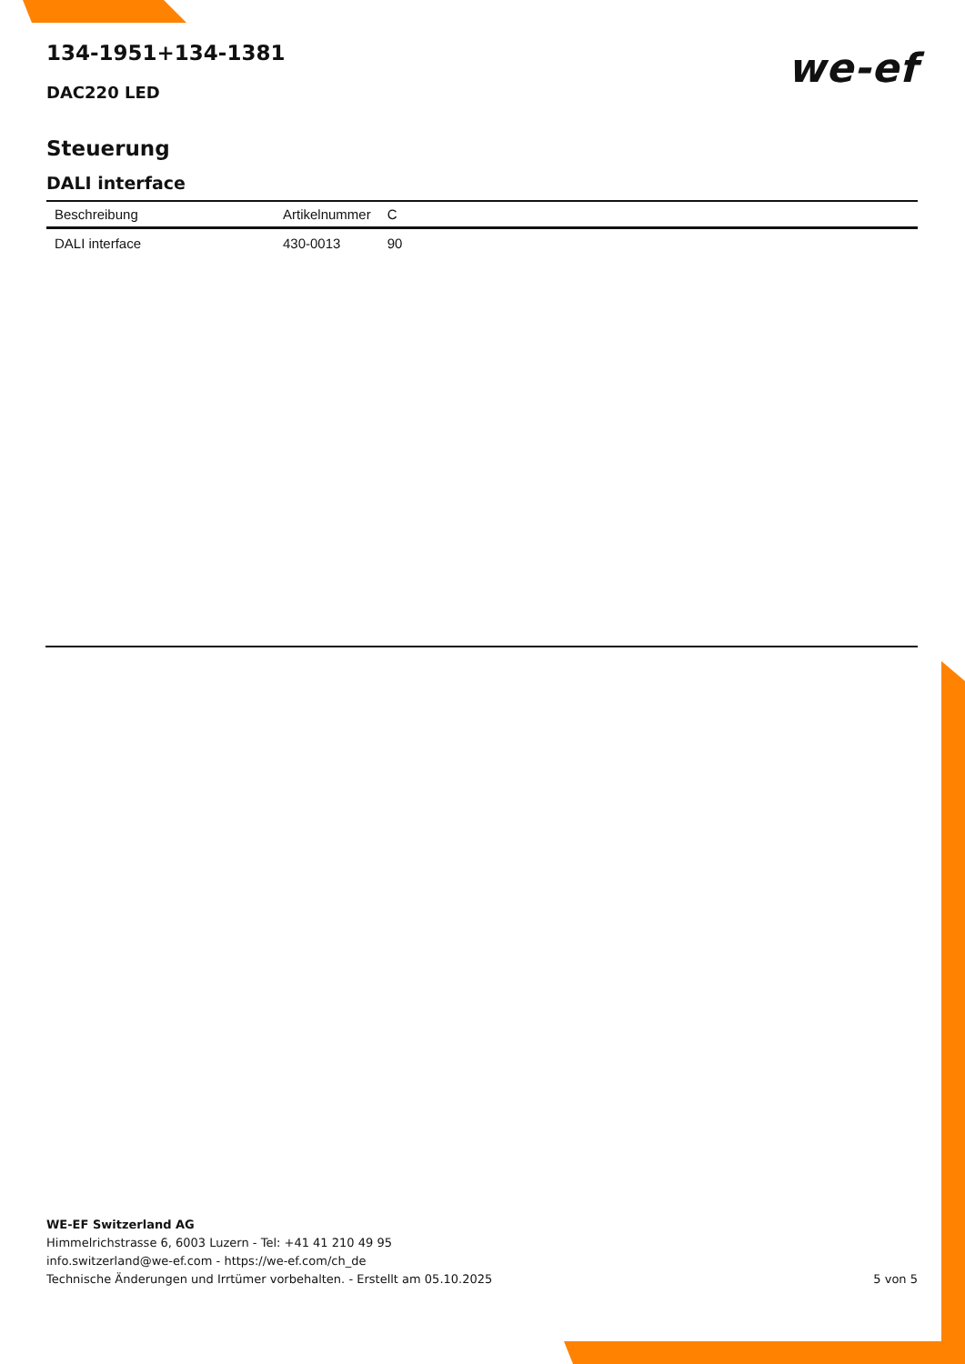134-1951+134-1381
we-ef
DAC220 LED
Steuerung
DALI interface
| Beschreibung | Artikelnummer | C |
| --- | --- | --- |
| DALI interface | 430-0013 | 90 |
WE-EF Switzerland AG
Himmelrichstrasse 6, 6003 Luzern - Tel: +41 41 210 49 95
info.switzerland@we-ef.com - https://we-ef.com/ch_de
Technische Änderungen und Irrtümer vorbehalten. - Erstellt am 05.10.2025
5 von 5